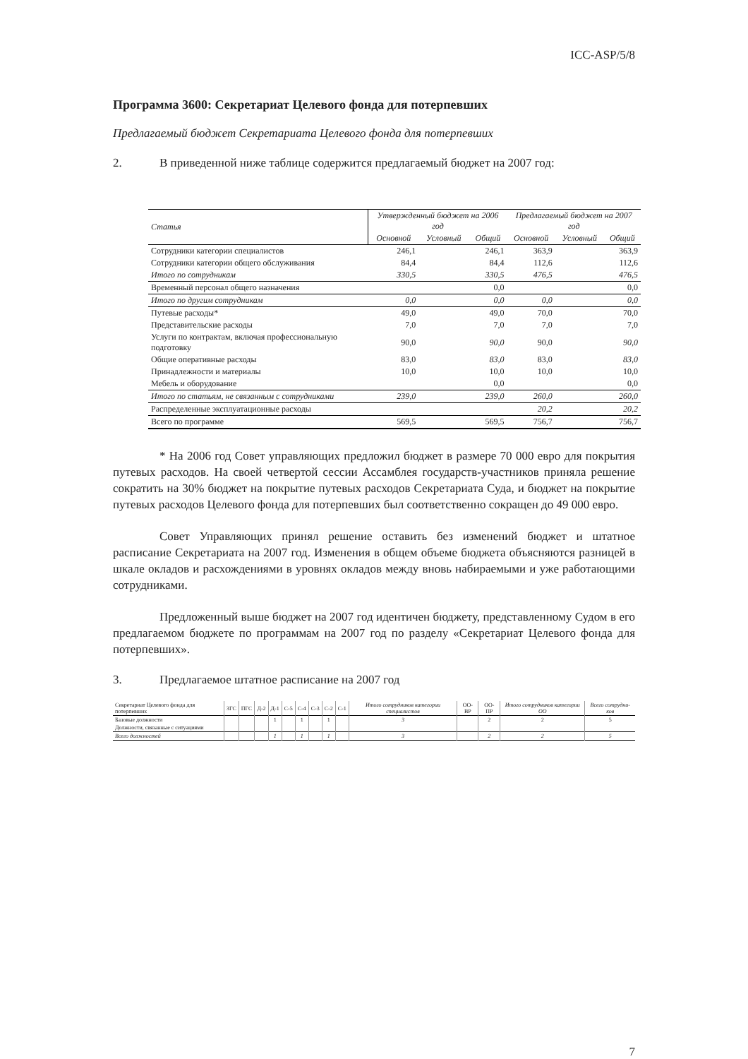ICC-ASP/5/8
Программа 3600: Секретариат Целевого фонда для потерпевших
Предлагаемый бюджет Секретариата Целевого фонда для потерпевших
2. В приведенной ниже таблице содержится предлагаемый бюджет на 2007 год:
| Статья | Утвержденный бюджет на 2006 год | | | Предлагаемый бюджет на 2007 год | | |
| --- | --- | --- | --- | --- | --- | --- |
| | Основной | Условный | Общий | Основной | Условный | Общий |
| Сотрудники категории специалистов | 246,1 | | 246,1 | 363,9 | | 363,9 |
| Сотрудники категории общего обслуживания | 84,4 | | 84,4 | 112,6 | | 112,6 |
| Итого по сотрудникам | 330,5 | | 330,5 | 476,5 | | 476,5 |
| Временный персонал общего назначения | | | 0,0 | | | 0,0 |
| Итого по другим сотрудникам | 0,0 | | 0,0 | 0,0 | | 0,0 |
| Путевые расходы* | 49,0 | | 49,0 | 70,0 | | 70,0 |
| Представительские расходы | 7,0 | | 7,0 | 7,0 | | 7,0 |
| Услуги по контрактам, включая профессиональную подготовку | 90,0 | | 90,0 | 90,0 | | 90,0 |
| Общие оперативные расходы | 83,0 | | 83,0 | 83,0 | | 83,0 |
| Принадлежности и материалы | 10,0 | | 10,0 | 10,0 | | 10,0 |
| Мебель и оборудование | | | 0,0 | | | 0,0 |
| Итого по статьям, не связанным с сотрудниками | 239,0 | | 239,0 | 260,0 | | 260,0 |
| Распределенные эксплуатационные расходы | | | | 20,2 | | 20,2 |
| Всего по программе | 569,5 | | 569,5 | 756,7 | | 756,7 |
* На 2006 год Совет управляющих предложил бюджет в размере 70 000 евро для покрытия путевых расходов. На своей четвертой сессии Ассамблея государств-участников приняла решение сократить на 30% бюджет на покрытие путевых расходов Секретариата Суда, и бюджет на покрытие путевых расходов Целевого фонда для потерпевших был соответственно сокращен до 49 000 евро.
Совет Управляющих принял решение оставить без изменений бюджет и штатное расписание Секретариата на 2007 год. Изменения в общем объеме бюджета объясняются разницей в шкале окладов и расхождениями в уровнях окладов между вновь набираемыми и уже работающими сотрудниками.
Предложенный выше бюджет на 2007 год идентичен бюджету, представленному Судом в его предлагаемом бюджете по программам на 2007 год по разделу «Секретариат Целевого фонда для потерпевших».
3. Предлагаемое штатное расписание на 2007 год
| Секретариат Целевого фонда для потерпевших | ЗГС | ПГС | Д-2 | Д-1 | С-5 | С-4 | С-3 | С-2 | С-1 | Итого сотрудников категории специалистов | ОО-ВР | ОО-ПР | Итого сотрудников категории ОО | Всего сотрудни-ков |
| --- | --- | --- | --- | --- | --- | --- | --- | --- | --- | --- | --- | --- | --- | --- |
| Базовые должности | | | | 1 | | 1 | | 1 | | 3 | | 2 | 2 | 5 |
| Должности, связанные с ситуациями | | | | | | | | | | | | | | |
| Всего должностей | | | | 1 | | 1 | | 1 | | 3 | | 2 | 2 | 5 |
7